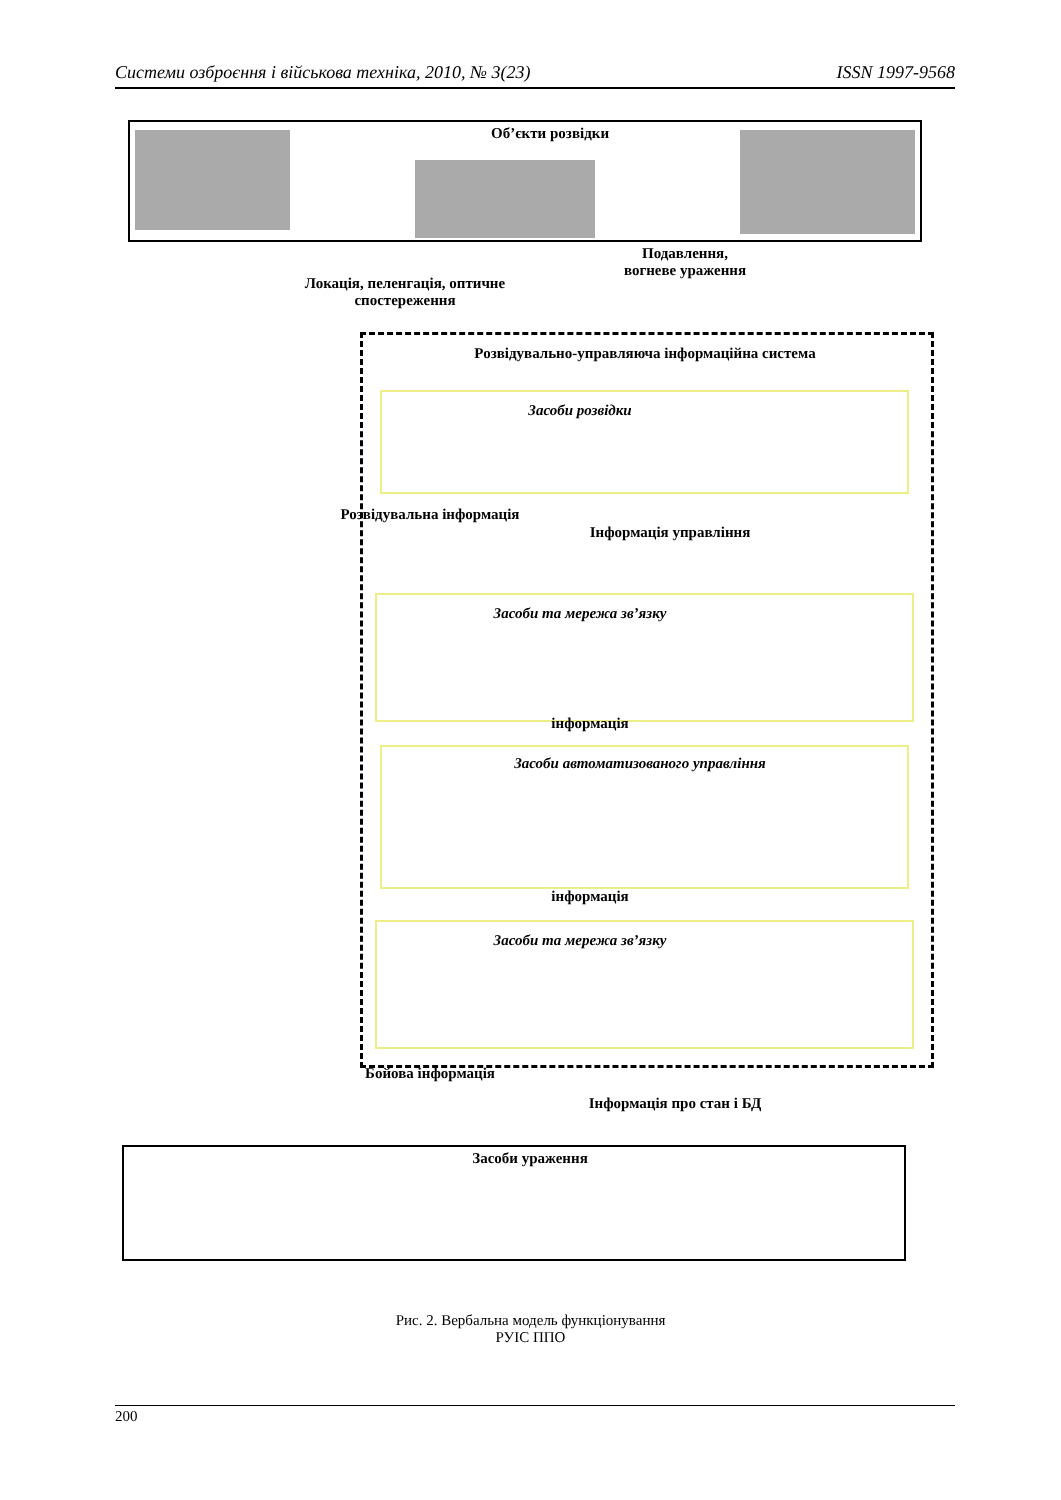Системи озброєння і військова техніка, 2010, № 3(23) ISSN 1997-9568
Об’єкти розвідки
Локація, пеленгація, оптичне спостереження
Подавлення, вогневе ураження
Розвідувально-управляюча інформаційна система
Засоби розвідки
Розвідувальна інформація
Інформація управління
Засоби та мережа зв’язку
інформація
Засоби автоматизованого управління
інформація
Засоби та мережа зв’язку
Бойова інформація
Інформація про стан і БД
Засоби ураження
Рис. 2. Вербальна модель функціонування
РУІС ППО
200